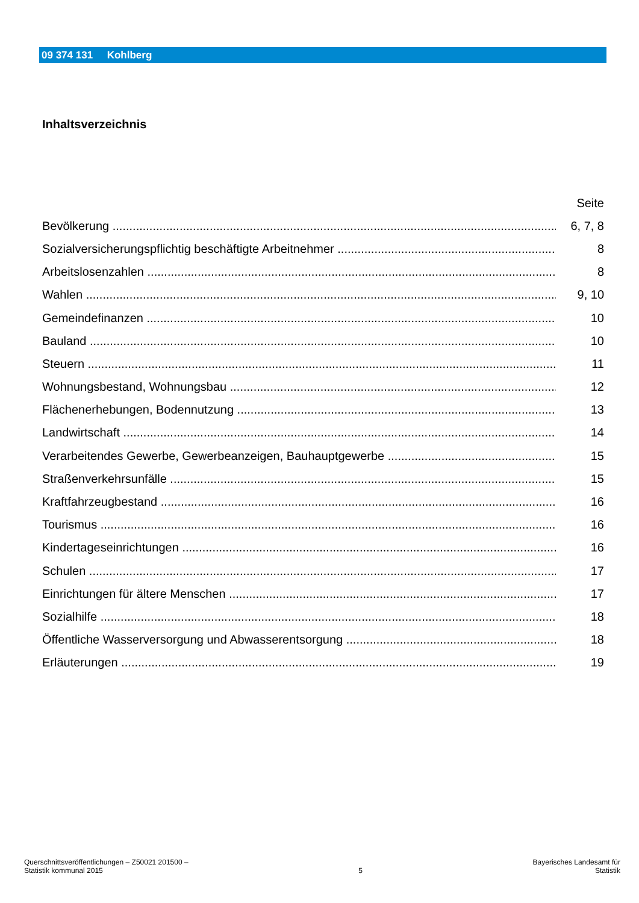09 374 131 Kohlberg
Inhaltsverzeichnis
Seite
Bevölkerung
6, 7, 8
Sozialversicherungspflichtig beschäftigte Arbeitnehmer 8
Arbeitslosenzahlen 8
Wahlen 9, 10
Gemeindefinanzen 10
Bauland 10
Steuern 11
Wohnungsbestand, Wohnungsbau 12
Flächenerhebungen, Bodennutzung 13
Landwirtschaft 14
Verarbeitendes Gewerbe, Gewerbeanzeigen, Bauhauptgewerbe 15
Straßenverkehrsunfälle 15
Kraftfahrzeugbestand 16
Tourismus 16
Kindertageseinrichtungen 16
Schulen 17
Einrichtungen für ältere Menschen 17
Sozialhilfe 18
Öffentliche Wasserversorgung und Abwasserentsorgung 18
Erläuterungen 19
Querschnittsveröffentlichungen – Z50021 201500 –
Statistik kommunal 2015
5
Bayerisches Landesamt für
Statistik